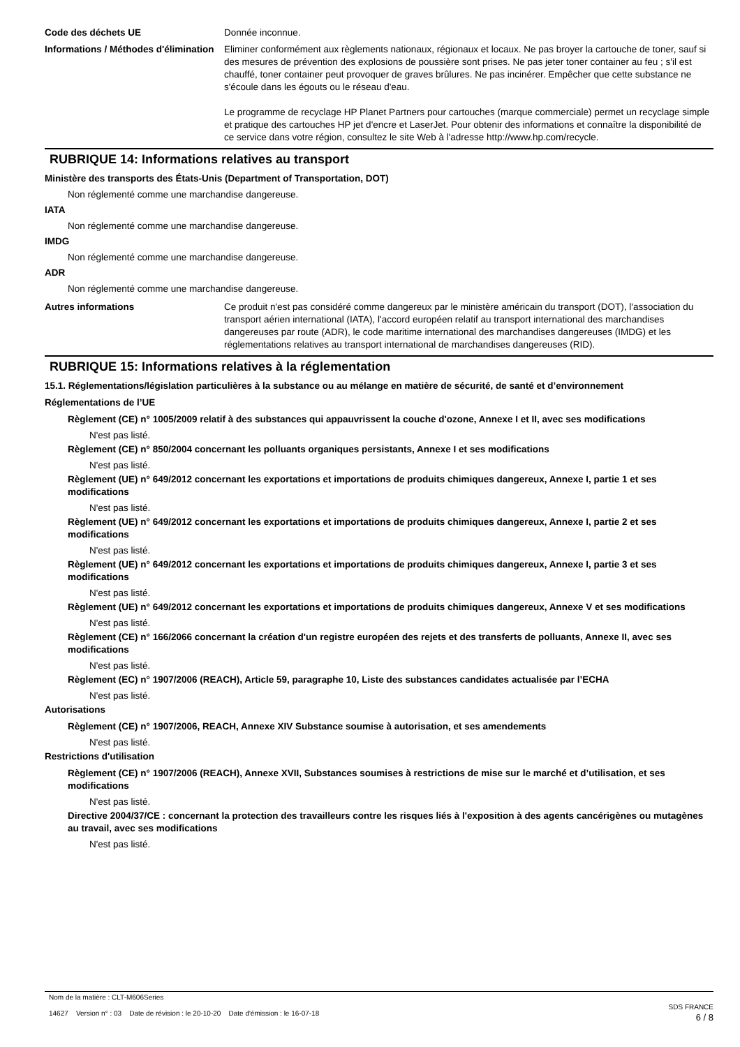Code des déchets UE Donnée inconnue.
Informations / Méthodes d'élimination
Eliminer conformément aux règlements nationaux, régionaux et locaux. Ne pas broyer la cartouche de toner, sauf si des mesures de prévention des explosions de poussière sont prises. Ne pas jeter toner container au feu ; s'il est chauffé, toner container peut provoquer de graves brûlures. Ne pas incinérer. Empêcher que cette substance ne s'écoule dans les égouts ou le réseau d'eau.
Le programme de recyclage HP Planet Partners pour cartouches (marque commerciale) permet un recyclage simple et pratique des cartouches HP jet d'encre et LaserJet. Pour obtenir des informations et connaître la disponibilité de ce service dans votre région, consultez le site Web à l'adresse http://www.hp.com/recycle.
RUBRIQUE 14: Informations relatives au transport
Ministère des transports des États-Unis (Department of Transportation, DOT)
Non réglementé comme une marchandise dangereuse.
IATA
Non réglementé comme une marchandise dangereuse.
IMDG
Non réglementé comme une marchandise dangereuse.
ADR
Non réglementé comme une marchandise dangereuse.
Autres informations Ce produit n'est pas considéré comme dangereux par le ministère américain du transport (DOT), l'association du transport aérien international (IATA), l'accord européen relatif au transport international des marchandises dangereuses par route (ADR), le code maritime international des marchandises dangereuses (IMDG) et les réglementations relatives au transport international de marchandises dangereuses (RID).
RUBRIQUE 15: Informations relatives à la réglementation
15.1. Réglementations/législation particulières à la substance ou au mélange en matière de sécurité, de santé et d’environnement
Réglementations de l’UE
Règlement (CE) n° 1005/2009 relatif à des substances qui appauvrissent la couche d'ozone, Annexe I et II, avec ses modifications
N'est pas listé.
Règlement (CE) n° 850/2004 concernant les polluants organiques persistants, Annexe I et ses modifications
N'est pas listé.
Règlement (UE) n° 649/2012 concernant les exportations et importations de produits chimiques dangereux, Annexe I, partie 1 et ses modifications
N'est pas listé.
Règlement (UE) n° 649/2012 concernant les exportations et importations de produits chimiques dangereux, Annexe I, partie 2 et ses modifications
N'est pas listé.
Règlement (UE) n° 649/2012 concernant les exportations et importations de produits chimiques dangereux, Annexe I, partie 3 et ses modifications
N'est pas listé.
Règlement (UE) n° 649/2012 concernant les exportations et importations de produits chimiques dangereux, Annexe V et ses modifications
N'est pas listé.
Règlement (CE) n° 166/2066 concernant la création d'un registre européen des rejets et des transferts de polluants, Annexe II, avec ses modifications
N'est pas listé.
Règlement (EC) n° 1907/2006 (REACH), Article 59, paragraphe 10, Liste des substances candidates actualisée par l’ECHA
N'est pas listé.
Autorisations
Règlement (CE) n° 1907/2006, REACH, Annexe XIV Substance soumise à autorisation, et ses amendements
N'est pas listé.
Restrictions d'utilisation
Règlement (CE) n° 1907/2006 (REACH), Annexe XVII, Substances soumises à restrictions de mise sur le marché et d’utilisation, et ses modifications
N'est pas listé.
Directive 2004/37/CE : concernant la protection des travailleurs contre les risques liés à l'exposition à des agents cancérigènes ou mutagènes au travail, avec ses modifications
N'est pas listé.
Nom de la matière : CLT-M606Series
14627 Version n° : 03 Date de révision : le 20-10-20 Date d'émission : le 16-07-18
SDS FRANCE
6 / 8